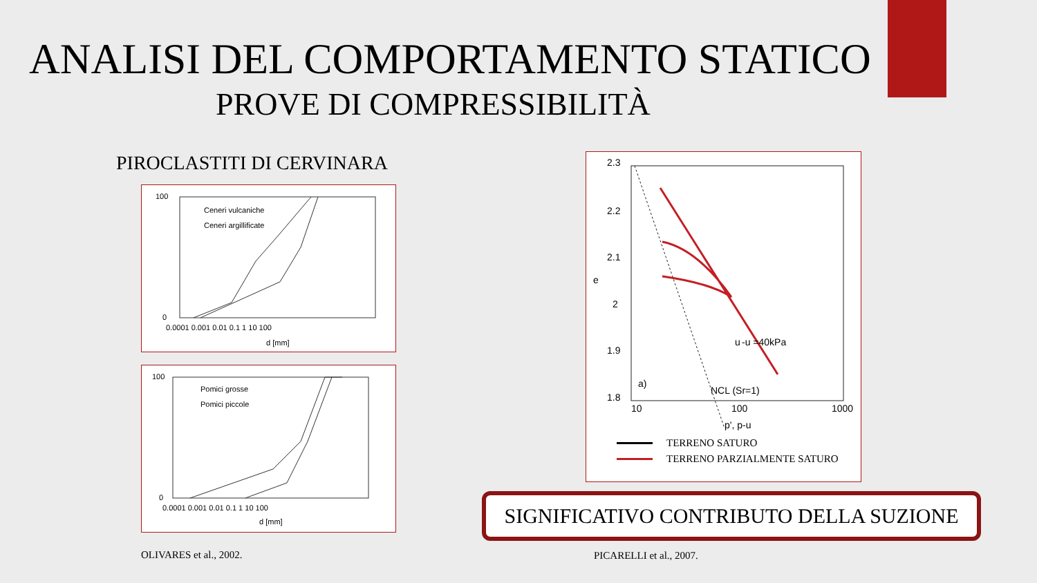ANALISI DEL COMPORTAMENTO STATICO
PROVE DI COMPRESSIBILITÀ
PIROCLASTITI DI CERVINARA
100
0
0.0001 0.001 0.01 0.1 1 10 100
d [mm]
Ceneri vulcaniche
Ceneri argillificate
100
0
0.0001 0.001 0.01 0.1 1 10 100
d [mm]
Pomici grosse
Pomici piccole
2.3
2.2
2.1
2
1.9
1.8
e
10
100
1000
p', p-u
u
-u =40kPa
NCL (Sr=1)
a)
TERRENO SATURO
TERRENO PARZIALMENTE SATURO
SIGNIFICATIVO CONTRIBUTO DELLA SUZIONE
OLIVARES et al., 2002. PICARELLI et al., 2007.